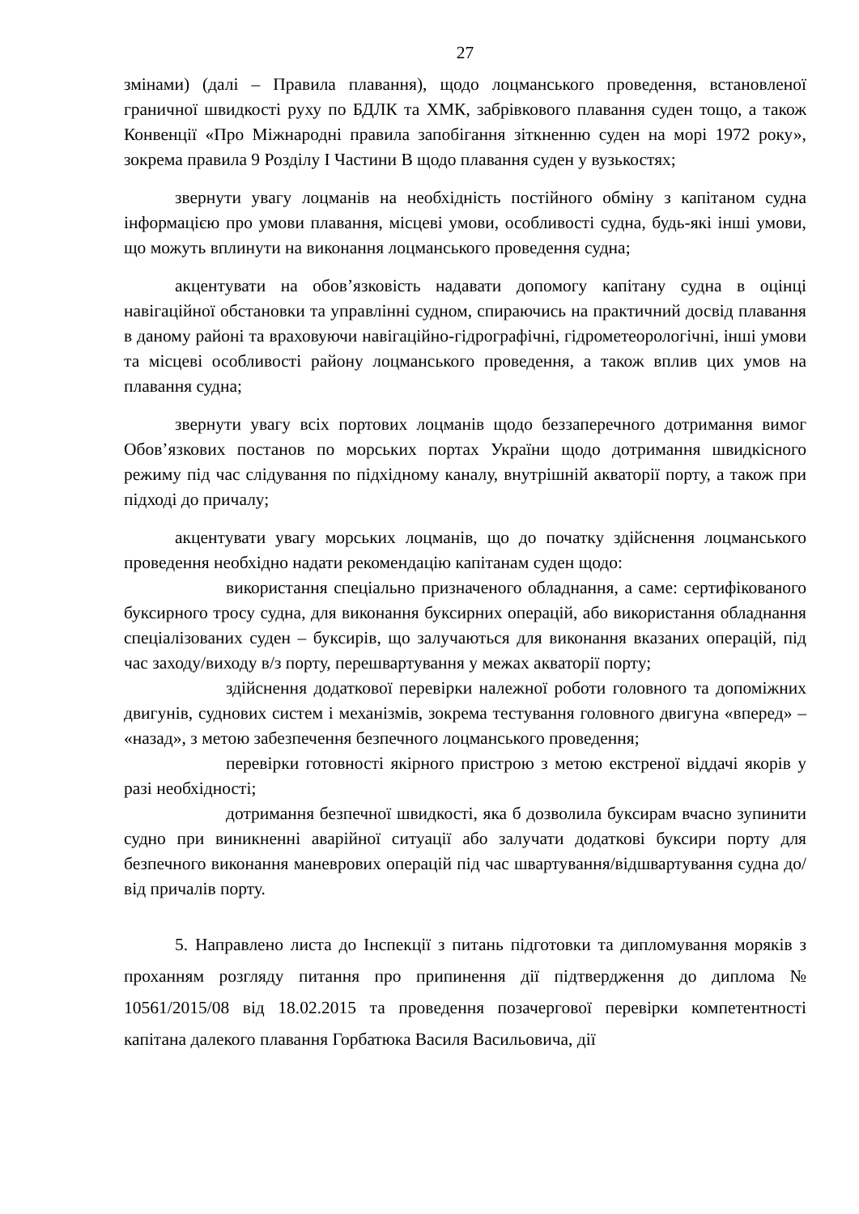27
змінами) (далі – Правила плавання), щодо лоцманського проведення, встановленої граничної швидкості руху по БДЛК та ХМК, забрівкового плавання суден тощо, а також Конвенції «Про Міжнародні правила запобігання зіткненню суден на морі 1972 року», зокрема правила 9 Розділу I Частини B щодо плавання суден у вузькостях;
звернути увагу лоцманів на необхідність постійного обміну з капітаном судна інформацією про умови плавання, місцеві умови, особливості судна, будь-які інші умови, що можуть вплинути на виконання лоцманського проведення судна;
акцентувати на обов’язковість надавати допомогу капітану судна в оцінці навігаційної обстановки та управлінні судном, спираючись на практичний досвід плавання в даному районі та враховуючи навігаційно-гідрографічні, гідрометеорологічні, інші умови та місцеві особливості району лоцманського проведення, а також вплив цих умов на плавання судна;
звернути увагу всіх портових лоцманів щодо беззаперечного дотримання вимог Обов’язкових постанов по морських портах України щодо дотримання швидкісного режиму під час слідування по підхідному каналу, внутрішній акваторії порту, а також при підході до причалу;
акцентувати увагу морських лоцманів, що до початку здійснення лоцманського проведення необхідно надати рекомендацію капітанам суден щодо:
використання спеціально призначеного обладнання, а саме: сертифікованого буксирного тросу судна, для виконання буксирних операцій, або використання обладнання спеціалізованих суден – буксирів, що залучаються для виконання вказаних операцій, під час заходу/виходу в/з порту, перешвартування у межах акваторії порту;
здійснення додаткової перевірки належної роботи головного та допоміжних двигунів, суднових систем і механізмів, зокрема тестування головного двигуна «вперед» – «назад», з метою забезпечення безпечного лоцманського проведення;
перевірки готовності якірного пристрою з метою екстреної віддачі якорів у разі необхідності;
дотримання безпечної швидкості, яка б дозволила буксирам вчасно зупинити судно при виникненні аварійної ситуації або залучати додаткові буксири порту для безпечного виконання маневрових операцій під час швартування/відшвартування судна до/від причалів порту.
5. Направлено листа до Інспекції з питань підготовки та дипломування моряків з проханням розгляду питання про припинення дії підтвердження до диплома № 10561/2015/08 від 18.02.2015 та проведення позачергової перевірки компетентності капітана далекого плавання Горбатюка Василя Васильовича, дії